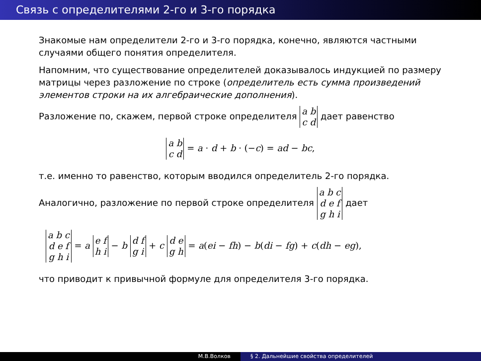Связь с определителями 2-го и 3-го порядка
Знакомые нам определители 2-го и 3-го порядка, конечно, являются частными случаями общего понятия определителя.
Напомним, что существование определителей доказывалось индукцией по размеру матрицы через разложение по строке (определитель есть сумма произведений элементов строки на их алгебраические дополнения).
Разложение по, скажем, первой строке определителя a b
c d дает равенство
a b
c d = a · d + b · (−c) = ad − bc,
т.е. именно то равенство, которым вводился определитель 2-го порядка.
Аналогично, разложение по первой строке определителя a b c
d e f
g h i дает
a b c
d e f
g h i = a e f
h i − b d f
g i + c d e
g h = a(ei − fh) − b(di − fg) + c(dh − eg),
что приводит к привычной формуле для определителя 3-го порядка.
М.В.Волков § 2. Дальнейшие свойства определителей